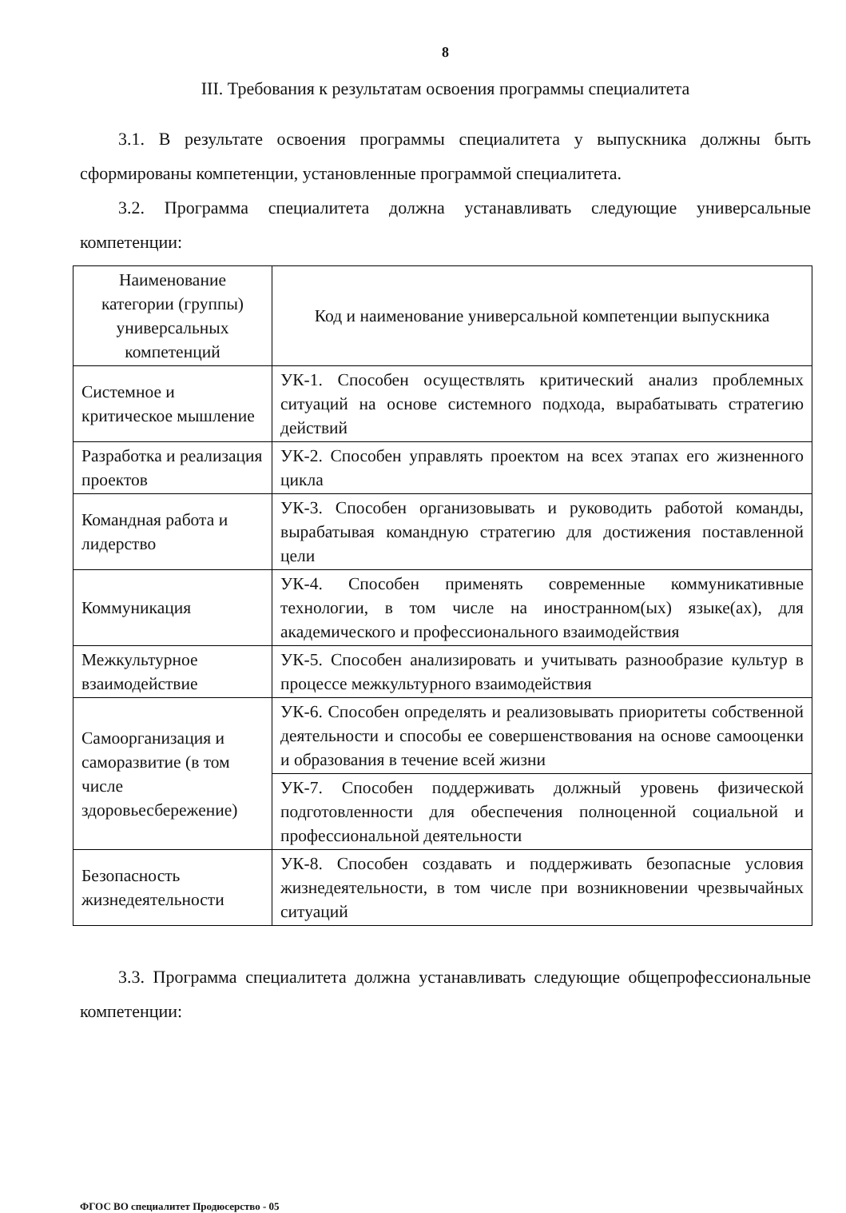8
III. Требования к результатам освоения программы специалитета
3.1. В результате освоения программы специалитета у выпускника должны быть сформированы компетенции, установленные программой специалитета.
3.2. Программа специалитета должна устанавливать следующие универсальные компетенции:
| Наименование категории (группы) универсальных компетенций | Код и наименование универсальной компетенции выпускника |
| --- | --- |
| Системное и критическое мышление | УК-1. Способен осуществлять критический анализ проблемных ситуаций на основе системного подхода, вырабатывать стратегию действий |
| Разработка и реализация проектов | УК-2. Способен управлять проектом на всех этапах его жизненного цикла |
| Командная работа и лидерство | УК-3. Способен организовывать и руководить работой команды, вырабатывая командную стратегию для достижения поставленной цели |
| Коммуникация | УК-4. Способен применять современные коммуникативные технологии, в том числе на иностранном(ых) языке(ах), для академического и профессионального взаимодействия |
| Межкультурное взаимодействие | УК-5. Способен анализировать и учитывать разнообразие культур в процессе межкультурного взаимодействия |
| Самоорганизация и саморазвитие (в том числе здоровьесбережение) | УК-6. Способен определять и реализовывать приоритеты собственной деятельности и способы ее совершенствования на основе самооценки и образования в течение всей жизни |
| | УК-7. Способен поддерживать должный уровень физической подготовленности для обеспечения полноценной социальной и профессиональной деятельности |
| Безопасность жизнедеятельности | УК-8. Способен создавать и поддерживать безопасные условия жизнедеятельности, в том числе при возникновении чрезвычайных ситуаций |
3.3. Программа специалитета должна устанавливать следующие общепрофессиональные компетенции:
ФГОС ВО специалитет Продюсерство - 05